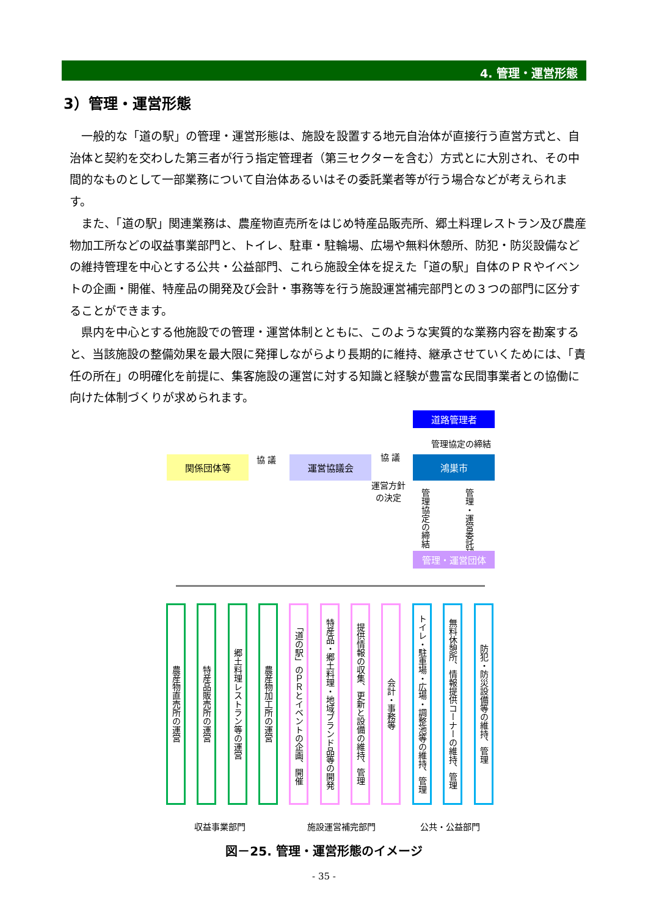4. 管理・運営形態
3）管理・運営形態
一般的な「道の駅」の管理・運営形態は、施設を設置する地元自治体が直接行う直営方式と、自治体と契約を交わした第三者が行う指定管理者（第三セクターを含む）方式とに大別され、その中間的なものとして一部業務について自治体あるいはその委託業者等が行う場合などが考えられます。
また、「道の駅」関連業務は、農産物直売所をはじめ特産品販売所、郷土料理レストラン及び農産物加工所などの収益事業部門と、トイレ、駐車・駐輪場、広場や無料休憩所、防犯・防災設備などの維持管理を中心とする公共・公益部門、これら施設全体を捉えた「道の駅」自体のＰＲやイベントの企画・開催、特産品の開発及び会計・事務等を行う施設運営補完部門との３つの部門に区分することができます。
県内を中心とする他施設での管理・運営体制とともに、このような実質的な業務内容を勘案すると、当該施設の整備効果を最大限に発揮しながらより長期的に維持、継承させていくためには、「責任の所在」の明確化を前提に、集客施設の運営に対する知識と経験が豊富な民間事業者との協働に向けた体制づくりが求められます。
道路管理者
管理協定の締結
関係団体等 協 議 運営協議会 協 議 鴻巣市
運営方針
の決定
管理協定の締結
管理・運営委託契約
管理・運営団体
農産物直売所の運営
特産品販売所の運営
郷土料理レストラン等の運営
農産物加工所の運営
「道の駅」のＰＲとイベントの企画、開催
特産品・郷土料理・地域ブランド品等の開発
提供情報の収集、更新と設備の維持、管理
会計・事務等
トイレ・駐車場・広場・調整池等の維持、管理
無料休憩所、情報提供コーナーの維持、管理
防犯・防災設備等の維持、管理
収益事業部門 施設運営補完部門 公共・公益部門
図－25. 管理・運営形態のイメージ
- 35 -